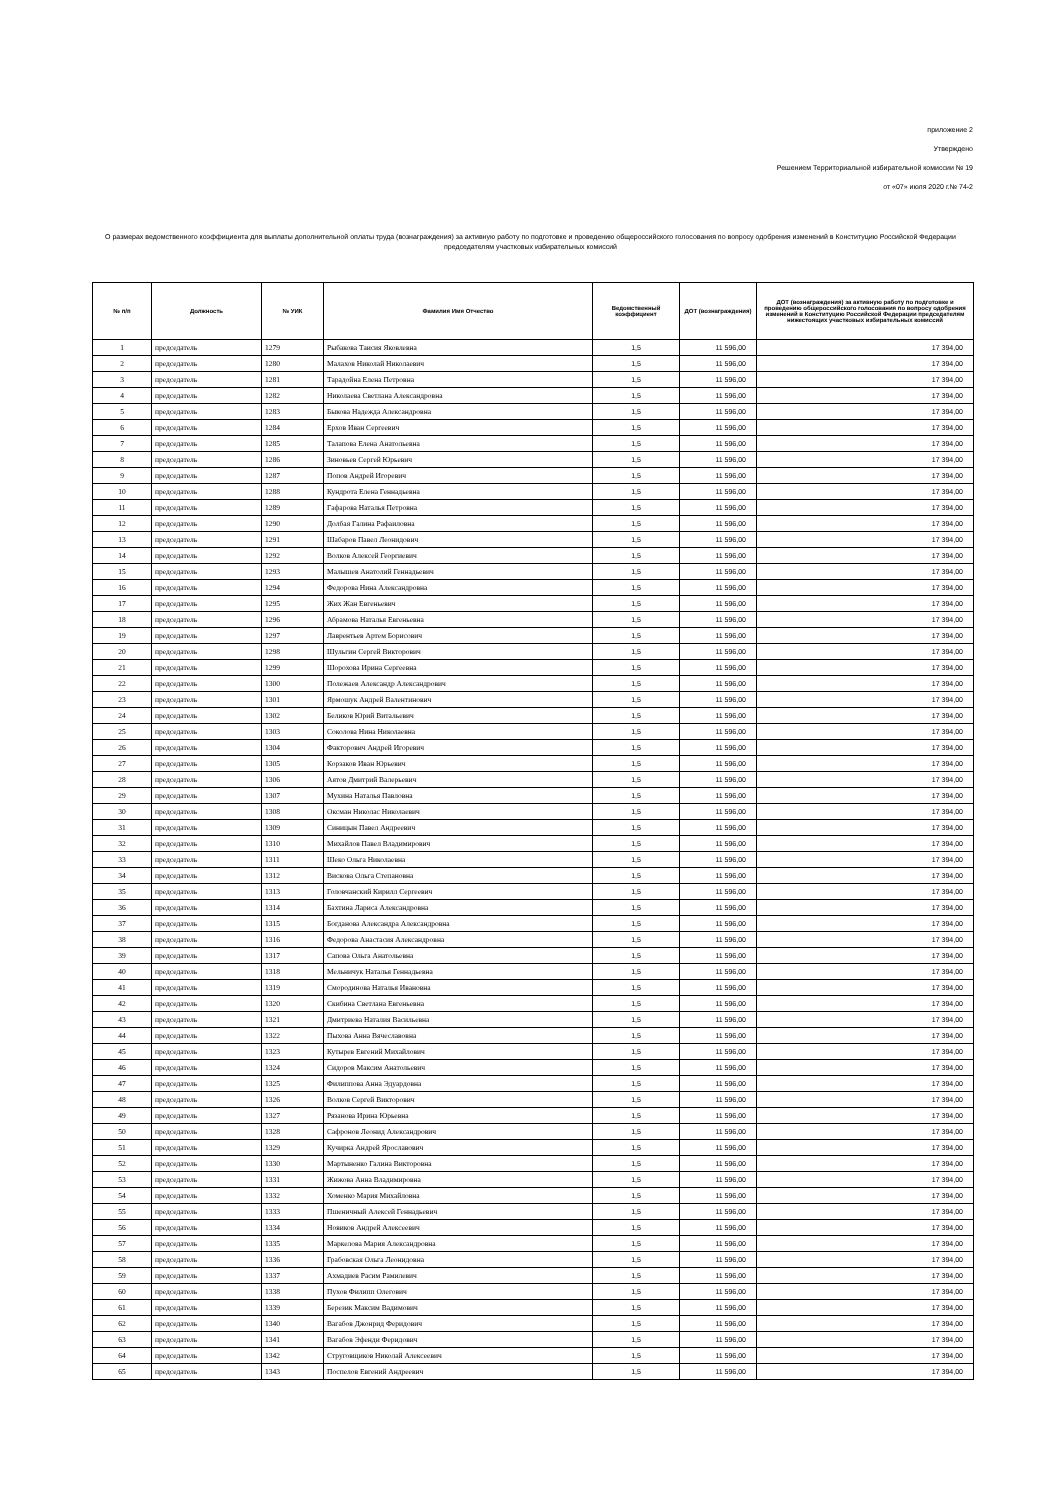приложение 2
Утверждено
Решением Территориальной избирательной комиссии № 19
от «07» июля 2020 г.№ 74-2
О размерах ведомственного коэффициента для выплаты дополнительной оплаты труда (вознаграждения) за активную работу по подготовке и проведению общероссийского голосования по вопросу одобрения изменений в Конституцию Российской Федерации председателям участковых избирательных комиссий
| № п/п | Должность | № УИК | Фамилия Имя Отчество | Ведомственный коэффициент | ДОТ (вознаграждения) | ДОТ (вознаграждения) за активную работу по подготовке и проведению общероссийского голосования по вопросу одобрения изменений в Конституцию Российской Федерации председателям нижестоящих участковых избирательных комиссий |
| --- | --- | --- | --- | --- | --- | --- |
| 1 | председатель | 1279 | Рыбакова Таисия Яковлевна | 1,5 | 11 596,00 | 17 394,00 |
| 2 | председатель | 1280 | Малахов Николай Николаевич | 1,5 | 11 596,00 | 17 394,00 |
| 3 | председатель | 1281 | Тарадойна Елена Петровна | 1,5 | 11 596,00 | 17 394,00 |
| 4 | председатель | 1282 | Николаева Светлана Александровна | 1,5 | 11 596,00 | 17 394,00 |
| 5 | председатель | 1283 | Быкова Надежда Александровна | 1,5 | 11 596,00 | 17 394,00 |
| 6 | председатель | 1284 | Ерхов Иван Сергеевич | 1,5 | 11 596,00 | 17 394,00 |
| 7 | председатель | 1285 | Талапова Елена Анатольевна | 1,5 | 11 596,00 | 17 394,00 |
| 8 | председатель | 1286 | Зиновьев Сергей Юрьевич | 1,5 | 11 596,00 | 17 394,00 |
| 9 | председатель | 1287 | Попов Андрей Игоревич | 1,5 | 11 596,00 | 17 394,00 |
| 10 | председатель | 1288 | Кундрота Елена Геннадьевна | 1,5 | 11 596,00 | 17 394,00 |
| 11 | председатель | 1289 | Гафарова Наталья Петровна | 1,5 | 11 596,00 | 17 394,00 |
| 12 | председатель | 1290 | Долбая Галина Рафаиловна | 1,5 | 11 596,00 | 17 394,00 |
| 13 | председатель | 1291 | Шабаров Павел Леонидович | 1,5 | 11 596,00 | 17 394,00 |
| 14 | председатель | 1292 | Волков Алексей Георгиевич | 1,5 | 11 596,00 | 17 394,00 |
| 15 | председатель | 1293 | Малышев Анатолий Геннадьевич | 1,5 | 11 596,00 | 17 394,00 |
| 16 | председатель | 1294 | Федорова Нина Александровна | 1,5 | 11 596,00 | 17 394,00 |
| 17 | председатель | 1295 | Жих Жан Евгеньевич | 1,5 | 11 596,00 | 17 394,00 |
| 18 | председатель | 1296 | Абрамова Наталья Евгеньевна | 1,5 | 11 596,00 | 17 394,00 |
| 19 | председатель | 1297 | Лаврентьев Артем Борисович | 1,5 | 11 596,00 | 17 394,00 |
| 20 | председатель | 1298 | Шульгин Сергей Викторович | 1,5 | 11 596,00 | 17 394,00 |
| 21 | председатель | 1299 | Шорохова Ирина Сергеевна | 1,5 | 11 596,00 | 17 394,00 |
| 22 | председатель | 1300 | Полежаев Александр Александрович | 1,5 | 11 596,00 | 17 394,00 |
| 23 | председатель | 1301 | Ярмошук Андрей Валентинович | 1,5 | 11 596,00 | 17 394,00 |
| 24 | председатель | 1302 | Беликов Юрий Витальевич | 1,5 | 11 596,00 | 17 394,00 |
| 25 | председатель | 1303 | Соколова Нина Николаевна | 1,5 | 11 596,00 | 17 394,00 |
| 26 | председатель | 1304 | Факторович Андрей Игоревич | 1,5 | 11 596,00 | 17 394,00 |
| 27 | председатель | 1305 | Корзаков Иван Юрьевич | 1,5 | 11 596,00 | 17 394,00 |
| 28 | председатель | 1306 | Аятов Дмитрий Валерьевич | 1,5 | 11 596,00 | 17 394,00 |
| 29 | председатель | 1307 | Мухина Наталья Павловна | 1,5 | 11 596,00 | 17 394,00 |
| 30 | председатель | 1308 | Оксман Николас Николаевич | 1,5 | 11 596,00 | 17 394,00 |
| 31 | председатель | 1309 | Синицын Павел Андреевич | 1,5 | 11 596,00 | 17 394,00 |
| 32 | председатель | 1310 | Михайлов Павел Владимирович | 1,5 | 11 596,00 | 17 394,00 |
| 33 | председатель | 1311 | Шеко Ольга Николаевна | 1,5 | 11 596,00 | 17 394,00 |
| 34 | председатель | 1312 | Вискова Ольга Степановна | 1,5 | 11 596,00 | 17 394,00 |
| 35 | председатель | 1313 | Головчанский Кирилл Сергеевич | 1,5 | 11 596,00 | 17 394,00 |
| 36 | председатель | 1314 | Бахтина Лариса Александровна | 1,5 | 11 596,00 | 17 394,00 |
| 37 | председатель | 1315 | Богданова Александра Александровна | 1,5 | 11 596,00 | 17 394,00 |
| 38 | председатель | 1316 | Федорова Анастасия Александровна | 1,5 | 11 596,00 | 17 394,00 |
| 39 | председатель | 1317 | Сапова Ольга Анатольевна | 1,5 | 11 596,00 | 17 394,00 |
| 40 | председатель | 1318 | Мельничук Наталья Геннадьевна | 1,5 | 11 596,00 | 17 394,00 |
| 41 | председатель | 1319 | Смородинова Наталья Ивановна | 1,5 | 11 596,00 | 17 394,00 |
| 42 | председатель | 1320 | Скибина Светлана Евгеньевна | 1,5 | 11 596,00 | 17 394,00 |
| 43 | председатель | 1321 | Дмитриева Наталия Васильевна | 1,5 | 11 596,00 | 17 394,00 |
| 44 | председатель | 1322 | Пыхова Анна Вячеславовна | 1,5 | 11 596,00 | 17 394,00 |
| 45 | председатель | 1323 | Кутырев Евгений Михайлович | 1,5 | 11 596,00 | 17 394,00 |
| 46 | председатель | 1324 | Сидоров Максим Анатольевич | 1,5 | 11 596,00 | 17 394,00 |
| 47 | председатель | 1325 | Филиппова Анна Эдуардовна | 1,5 | 11 596,00 | 17 394,00 |
| 48 | председатель | 1326 | Волков Сергей Викторович | 1,5 | 11 596,00 | 17 394,00 |
| 49 | председатель | 1327 | Рязанова Ирина Юрьевна | 1,5 | 11 596,00 | 17 394,00 |
| 50 | председатель | 1328 | Сафронов Леонид Александрович | 1,5 | 11 596,00 | 17 394,00 |
| 51 | председатель | 1329 | Кучирка Андрей Ярославович | 1,5 | 11 596,00 | 17 394,00 |
| 52 | председатель | 1330 | Мартыненко Галина Викторовна | 1,5 | 11 596,00 | 17 394,00 |
| 53 | председатель | 1331 | Жижова Анна Владимировна | 1,5 | 11 596,00 | 17 394,00 |
| 54 | председатель | 1332 | Хоменко Мария Михайловна | 1,5 | 11 596,00 | 17 394,00 |
| 55 | председатель | 1333 | Пшеничный Алексей Геннадьевич | 1,5 | 11 596,00 | 17 394,00 |
| 56 | председатель | 1334 | Новиков Андрей Алексеевич | 1,5 | 11 596,00 | 17 394,00 |
| 57 | председатель | 1335 | Маркелова Мария Александровна | 1,5 | 11 596,00 | 17 394,00 |
| 58 | председатель | 1336 | Грабовская Ольга Леонидовна | 1,5 | 11 596,00 | 17 394,00 |
| 59 | председатель | 1337 | Ахмадиев Расим Рамилевич | 1,5 | 11 596,00 | 17 394,00 |
| 60 | председатель | 1338 | Пухов Филипп Олегович | 1,5 | 11 596,00 | 17 394,00 |
| 61 | председатель | 1339 | Березик Максим Вадимович | 1,5 | 11 596,00 | 17 394,00 |
| 62 | председатель | 1340 | Вагабов Джонрид Феридович | 1,5 | 11 596,00 | 17 394,00 |
| 63 | председатель | 1341 | Вагабов Эфенди Феридович | 1,5 | 11 596,00 | 17 394,00 |
| 64 | председатель | 1342 | Струговщиков Николай Алексеевич | 1,5 | 11 596,00 | 17 394,00 |
| 65 | председатель | 1343 | Поспелов Евгений Андреевич | 1,5 | 11 596,00 | 17 394,00 |